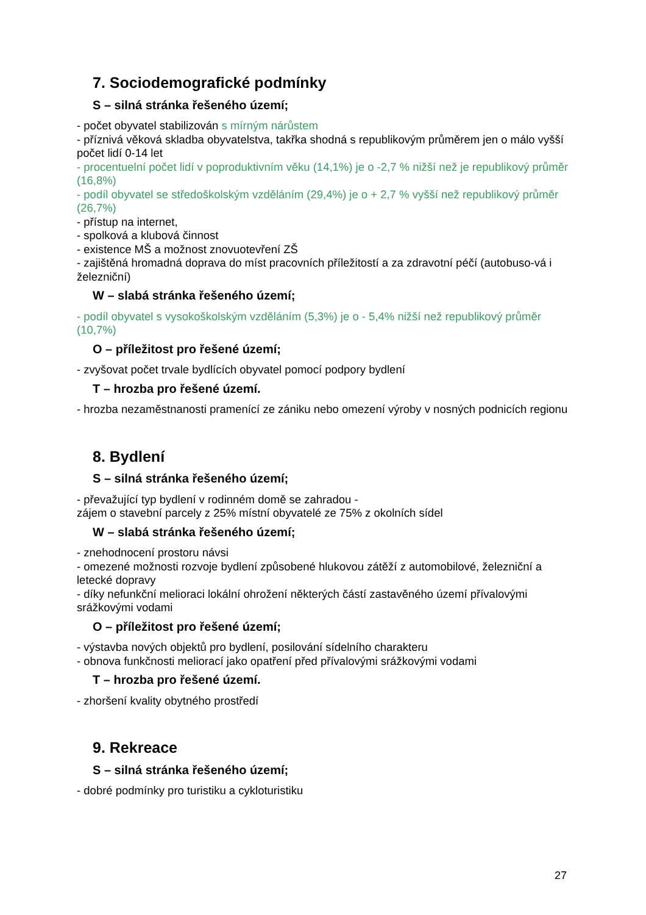7. Sociodemografické podmínky
S – silná stránka řešeného území;
- počet obyvatel stabilizován s mírným nárůstem
- příznivá věková skladba obyvatelstva, takřka shodná s republikovým průměrem jen o málo vyšší počet lidí 0-14 let
- procentuelní počet lidí v poproduktivním věku (14,1%) je o -2,7 % nižší než je republikový průměr (16,8%)
- podíl obyvatel se středoškolským vzděláním (29,4%) je o + 2,7 % vyšší než republikový průměr (26,7%)
- přístup na internet,
- spolková a klubová činnost
- existence MŠ a možnost znovuotevření ZŠ
- zajištěná hromadná doprava do míst pracovních příležitostí a za zdravotní péčí (autobuso-vá i železniční)
W – slabá stránka řešeného území;
- podíl obyvatel s vysokoškolským vzděláním (5,3%) je o - 5,4% nižší než republikový průměr (10,7%)
O – příležitost pro řešené území;
- zvyšovat počet trvale bydlících obyvatel pomocí podpory bydlení
T – hrozba pro řešené území.
- hrozba nezaměstnanosti pramenící ze zániku nebo omezení výroby v nosných podnicích regionu
8. Bydlení
S – silná stránka řešeného území;
- převažující typ bydlení v rodinném domě se zahradou -
zájem o stavební parcely z 25% místní obyvatelé ze 75% z okolních sídel
W – slabá stránka řešeného území;
- znehodnocení prostoru návsi
- omezené možnosti rozvoje bydlení způsobené hlukovou zátěží z automobilové, železniční a letecké dopravy
- díky nefunkční melioraci lokální ohrožení některých částí zastavěného území přívalovými srážkovými vodami
O – příležitost pro řešené území;
- výstavba nových objektů pro bydlení, posilování sídelního charakteru
- obnova funkčnosti meliorací jako opatření před přívalovými srážkovými vodami
T – hrozba pro řešené území.
- zhoršení kvality obytného prostředí
9. Rekreace
S – silná stránka řešeného území;
- dobré podmínky pro turistiku a cykloturistiku
27